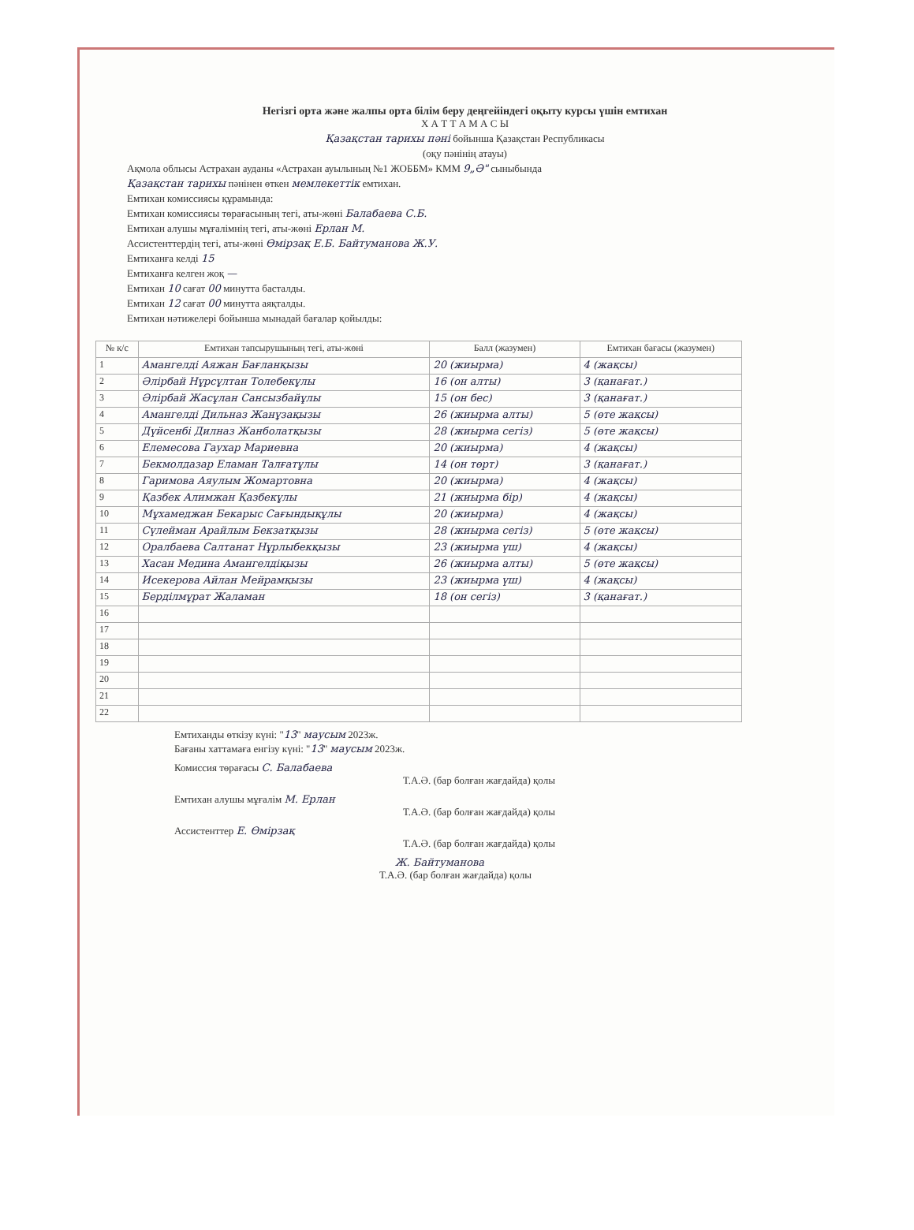Негізгі орта және жалпы орта білім беру деңгейіндегі оқыту курсы үшін емтихан
Х А Т Т А М А С Ы
Қазақстан тарихы пәні бойынша Қазақстан Республикасы
(оқу пәнінің атауы)
Ақмола облысы Астрахан ауданы «Астрахан ауылының №1 ЖОББМ» КММ 9„Ә" сыныбында
Қазақстан тарихы пәнінен өткен мемлекеттік емтихан.
Емтихан комиссиясы құрамында:
Емтихан комиссиясы төрағасының тегі, аты-жөні Балабаева С.Б.
Емтихан алушы мұғалімнің тегі, аты-жөні Ерлан М.
Ассистенттердің тегі, аты-жөні Өмірзақ Е.Б. Байтуманова Ж.У.
Емтиханға келді 15
Емтиханға келген жоқ —
Емтихан 10 сағат 00 минутта басталды.
Емтихан 12 сағат 00 минутта аяқталды.
Емтихан нәтижелері бойынша мынадай бағалар қойылды:
| № к/с | Емтихан тапсырушының тегі, аты-жөні | Балл (жазумен) | Емтихан бағасы (жазумен) |
| --- | --- | --- | --- |
| 1 | Амангелді Аяжан Бағланқызы | 20 (жиырма) | 4 (жақсы) |
| 2 | Әлірбай Нұрсұлтан Толебекұлы | 16 (он алты) | 3 (қанағат.) |
| 3 | Әлірбай Жасұлан Сансызбайұлы | 15 (он бес) | 3 (қанағат.) |
| 4 | Амангелді Дильназ Жанұзақызы | 26 (жиырма алты) | 5 (өте жақсы) |
| 5 | Дүйсенбі Дилназ Жанболатқызы | 28 (жиырма сегіз) | 5 (өте жақсы) |
| 6 | Елемесова Гаухар Мариевна | 20 (жиырма) | 4 (жақсы) |
| 7 | Бекмолдазар Еламан Талғатұлы | 14 (он төрт) | 3 (қанағат.) |
| 8 | Гаримова Аяулым Жомартовна | 20 (жиырма) | 4 (жақсы) |
| 9 | Қазбек Алимжан Қазбекұлы | 21 (жиырма бір) | 4 (жақсы) |
| 10 | Мұхамеджан Бекарыс Сағындықұлы | 20 (жиырма) | 4 (жақсы) |
| 11 | Сүлейман Арайлым Бекзатқызы | 28 (жиырма сегіз) | 5 (өте жақсы) |
| 12 | Оралбаева Салтанат Нұрлыбекқызы | 23 (жиырма үш) | 4 (жақсы) |
| 13 | Хасан Медина Амангелдіқызы | 26 (жиырма алты) | 5 (өте жақсы) |
| 14 | Исекерова Айлан Мейрамқызы | 23 (жиырма үш) | 4 (жақсы) |
| 15 | Берділмұрат Жаламан | 18 (он сегіз) | 3 (қанағат.) |
| 16 | | | |
| 17 | | | |
| 18 | | | |
| 19 | | | |
| 20 | | | |
| 21 | | | |
| 22 | | | |
Емтиханды өткізу күні: "13" маусым 2023ж.
Бағаны хаттамаға енгізу күні: "13" маусым 2023ж.
Комиссия төрағасы С. Балабаева
Т.А.Ә. (бар болған жағдайда) қолы
Емтихан алушы мұғалім М. Ерлан
Т.А.Ә. (бар болған жағдайда) қолы
Ассистенттер Е. Өмірзақ
Т.А.Ә. (бар болған жағдайда) қолы
Ж. Байтуманова
Т.А.Ә. (бар болған жағдайда) қолы